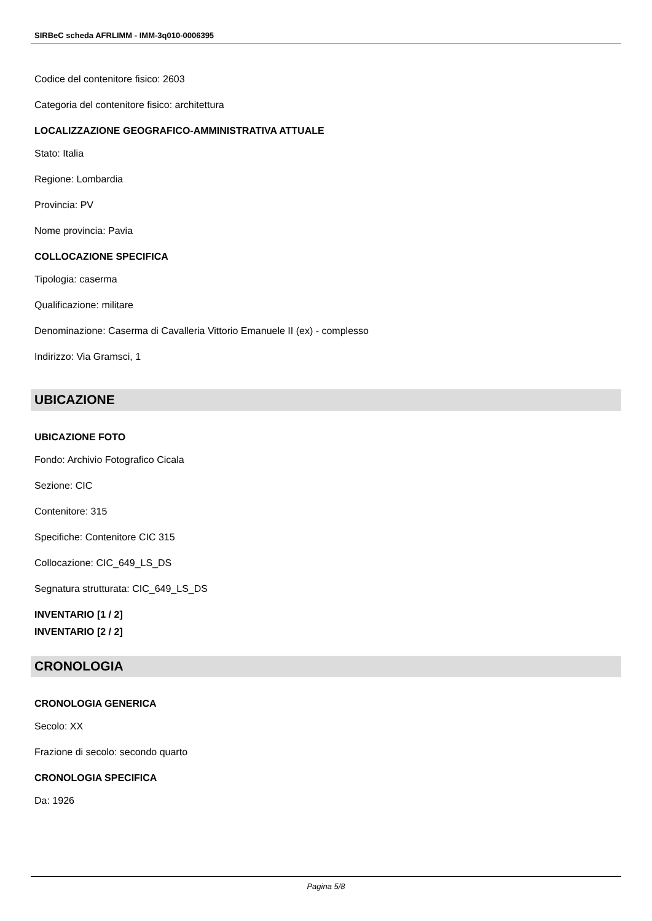SIRBeC scheda AFRLIMM - IMM-3q010-0006395
Codice del contenitore fisico: 2603
Categoria del contenitore fisico: architettura
LOCALIZZAZIONE GEOGRAFICO-AMMINISTRATIVA ATTUALE
Stato: Italia
Regione: Lombardia
Provincia: PV
Nome provincia: Pavia
COLLOCAZIONE SPECIFICA
Tipologia: caserma
Qualificazione: militare
Denominazione: Caserma di Cavalleria Vittorio Emanuele II (ex) - complesso
Indirizzo: Via Gramsci, 1
UBICAZIONE
UBICAZIONE FOTO
Fondo: Archivio Fotografico Cicala
Sezione: CIC
Contenitore: 315
Specifiche: Contenitore CIC 315
Collocazione: CIC_649_LS_DS
Segnatura strutturata: CIC_649_LS_DS
INVENTARIO [1 / 2]
INVENTARIO [2 / 2]
CRONOLOGIA
CRONOLOGIA GENERICA
Secolo: XX
Frazione di secolo: secondo quarto
CRONOLOGIA SPECIFICA
Da: 1926
Pagina 5/8